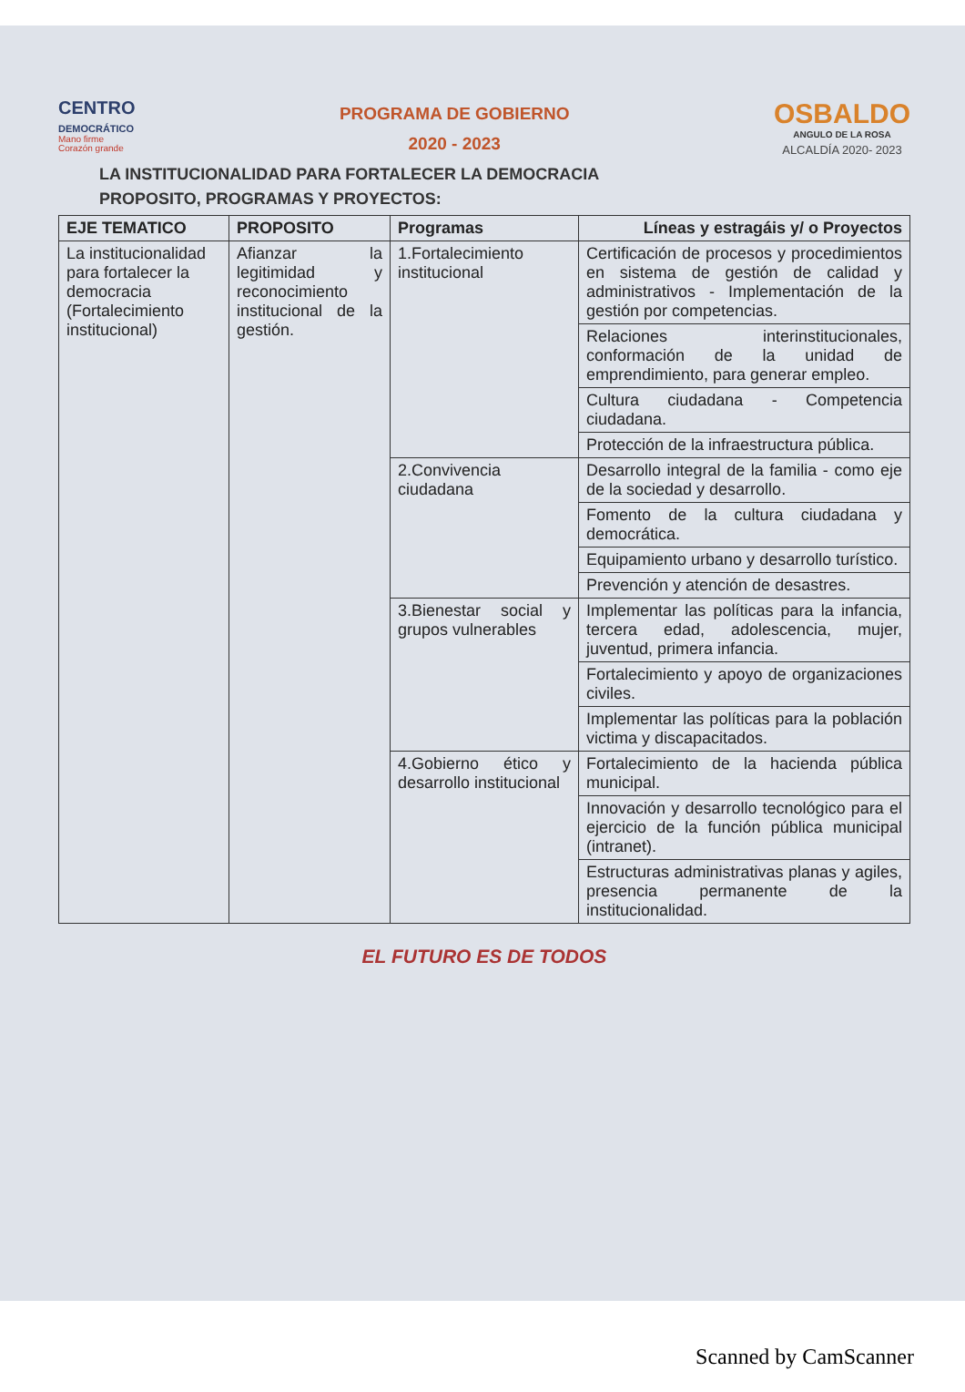CENTRO
DEMOCRÁTICO
Mano firme
Corazón grande
PROGRAMA DE GOBIERNO
2020 - 2023
OSBALDO
ANGULO DE LA ROSA
ALCALDÍA 2020- 2023
LA INSTITUCIONALIDAD PARA FORTALECER LA DEMOCRACIA
PROPOSITO, PROGRAMAS Y PROYECTOS:
| EJE TEMATICO | PROPOSITO | Programas | Líneas y estragáis y/ o Proyectos |
| --- | --- | --- | --- |
| La institucionalidad para fortalecer la democracia (Fortalecimiento institucional) | Afianzar la legitimidad y reconocimiento institucional de la gestión. | 1.Fortalecimiento institucional | Certificación de procesos y procedimientos en sistema de gestión de calidad y administrativos - Implementación de la gestión por competencias. |
| | | | Relaciones interinstitucionales, conformación de la unidad de emprendimiento, para generar empleo. |
| | | | Cultura ciudadana - Competencia ciudadana. |
| | | | Protección de la infraestructura pública. |
| | | 2.Convivencia ciudadana | Desarrollo integral de la familia - como eje de la sociedad y desarrollo. |
| | | | Fomento de la cultura ciudadana y democrática. |
| | | | Equipamiento urbano y desarrollo turístico. |
| | | | Prevención y atención de desastres. |
| | | 3.Bienestar social y grupos vulnerables | Implementar las políticas para la infancia, tercera edad, adolescencia, mujer, juventud, primera infancia. |
| | | | Fortalecimiento y apoyo de organizaciones civiles. |
| | | | Implementar las políticas para la población victima y discapacitados. |
| | | 4.Gobierno ético y desarrollo institucional | Fortalecimiento de la hacienda pública municipal. |
| | | | Innovación y desarrollo tecnológico para el ejercicio de la función pública municipal (intranet). |
| | | | Estructuras administrativas planas y agiles, presencia permanente de la institucionalidad. |
EL FUTURO ES DE TODOS
Scanned by CamScanner